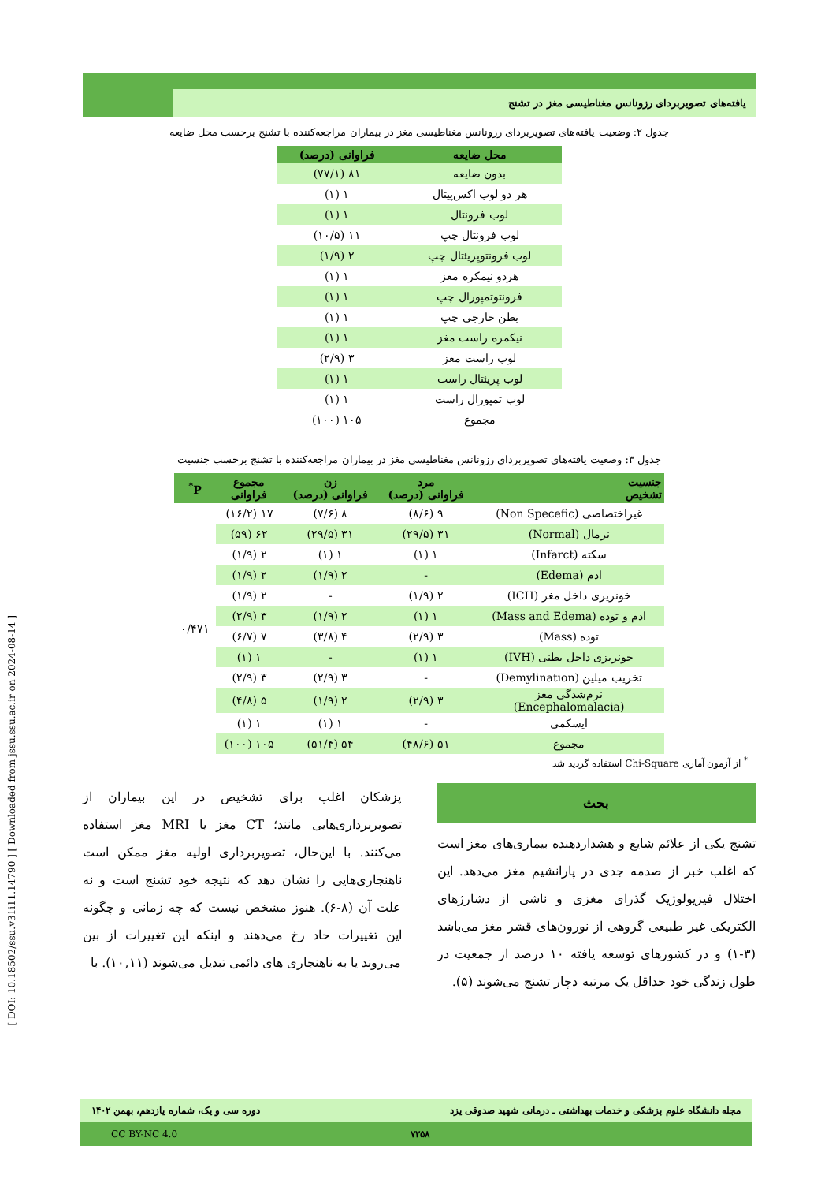[ DOI: 10.18502/ssu.v31i11.14790 ] [ Downloaded from jssu.ssu.ac.ir on 2024-08-14 ]
یافته‌های تصویربردای رزونانس مغناطیسی مغز در تشنج
جدول ۲: وضعیت یافته‌های تصویربردای رزونانس مغناطیسی مغز در بیماران مراجعه‌کننده با تشنج برحسب محل ضایعه
| محل ضایعه | فراوانی (درصد) |
| --- | --- |
| بدون ضایعه | ۸۱ (۷۷/۱) |
| هر دو لوب اکس‌پیتال | ۱ (۱) |
| لوب فرونتال | ۱ (۱) |
| لوب فرونتال چپ | ۱۱ (۱۰/۵) |
| لوب فرونتوپریئتال چپ | ۲ (۱/۹) |
| هردو نیمکره مغز | ۱ (۱) |
| فرونتوتمپورال چپ | ۱ (۱) |
| بطن خارجی چپ | ۱ (۱) |
| نیکمره راست مغز | ۱ (۱) |
| لوب راست مغز | ۳ (۲/۹) |
| لوب پریئتال راست | ۱ (۱) |
| لوب تمپورال راست | ۱ (۱) |
| مجموع | ۱۰۵ (۱۰۰) |
جدول ۳: وضعیت یافته‌های تصویربردای رزونانس مغناطیسی مغز در بیماران مراجعه‌کننده با تشنج برحسب جنسیت
| جنسیت تشخیص | مرد فراوانی (درصد) | زن فراوانی (درصد) | مجموع فراوانی | P<sup>*</sup> |
| --- | --- | --- | --- | --- |
| غیراختصاصی (Non Specefic) | ۹ (۸/۶) | ۸ (۷/۶) | ۱۷ (۱۶/۲) | ۰/۴۷۱ |
| نرمال (Normal) | ۳۱ (۲۹/۵) | ۳۱ (۲۹/۵) | ۶۲ (۵۹) | |
| سکته (Infarct) | ۱ (۱) | ۱ (۱) | ۲ (۱/۹) | |
| ادم (Edema) | - | ۲ (۱/۹) | ۲ (۱/۹) | |
| خونریزی داخل مغز (ICH) | ۲ (۱/۹) | - | ۲ (۱/۹) | |
| ادم و توده (Mass and Edema) | ۱ (۱) | ۲ (۱/۹) | ۳ (۲/۹) | |
| توده (Mass) | ۳ (۲/۹) | ۴ (۳/۸) | ۷ (۶/۷) | |
| خونریزی داخل بطنی (IVH) | ۱ (۱) | - | ۱ (۱) | |
| تخریب میلین (Demylination) | - | ۳ (۲/۹) | ۳ (۲/۹) | |
| نرم‌شدگی مغز (Encephalomalacia) | ۳ (۲/۹) | ۲ (۱/۹) | ۵ (۴/۸) | |
| ایسکمی | - | ۱ (۱) | ۱ (۱) | |
| مجموع | ۵۱ (۴۸/۶) | ۵۴ (۵۱/۴) | ۱۰۵ (۱۰۰) | |
<sup>*</sup> از آزمون آماری Chi-Square استفاده گردید شد
بحث
تشنج یکی از علائم شایع و هشداردهنده بیماری‌های مغز است که اغلب خبر از صدمه جدی در پارانشیم مغز می‌دهد. این اختلال فیزیولوژیک گذرای مغزی و ناشی از دشارژهای الکتریکی غیر طبیعی گروهی از نورون‌های قشر مغز می‌باشد (۳-۱) و در کشورهای توسعه یافته ۱۰ درصد از جمعیت در طول زندگی خود حداقل یک مرتبه دچار تشنج می‌شوند (۵).
پزشکان اغلب برای تشخیص در این بیماران از تصویربرداری‌هایی مانند؛ CT مغز یا MRI مغز استفاده می‌کنند. با این‌حال، تصویربرداری اولیه مغز ممکن است ناهنجاری‌هایی را نشان دهد که نتیجه خود تشنج است و نه علت آن (۸-۶). هنوز مشخص نیست که چه زمانی و چگونه این تغییرات حاد رخ می‌دهند و اینکه این تغییرات از بین می‌روند یا به ناهنجاری های دائمی تبدیل می‌شوند (۱۰,۱۱). با
مجله دانشگاه علوم پزشکی و خدمات بهداشتی ـ درمانی شهید صدوقی یزد دوره سی و یک، شماره یازدهم، بهمن ۱۴۰۲
۷۲۵۸ CC BY-NC 4.0